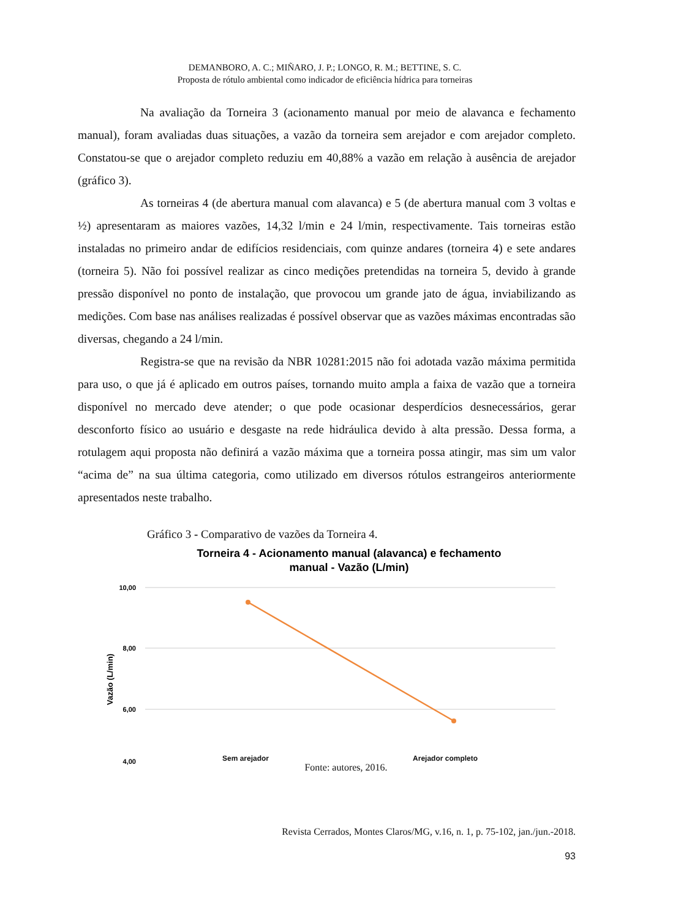DEMANBORO, A. C.; MIÑARO, J. P.; LONGO, R. M.; BETTINE, S. C.
Proposta de rótulo ambiental como indicador de eficiência hídrica para torneiras
Na avaliação da Torneira 3 (acionamento manual por meio de alavanca e fechamento manual), foram avaliadas duas situações, a vazão da torneira sem arejador e com arejador completo. Constatou-se que o arejador completo reduziu em 40,88% a vazão em relação à ausência de arejador (gráfico 3).
As torneiras 4 (de abertura manual com alavanca) e 5 (de abertura manual com 3 voltas e ½) apresentaram as maiores vazões, 14,32 l/min e 24 l/min, respectivamente. Tais torneiras estão instaladas no primeiro andar de edifícios residenciais, com quinze andares (torneira 4) e sete andares (torneira 5). Não foi possível realizar as cinco medições pretendidas na torneira 5, devido à grande pressão disponível no ponto de instalação, que provocou um grande jato de água, inviabilizando as medições. Com base nas análises realizadas é possível observar que as vazões máximas encontradas são diversas, chegando a 24 l/min.
Registra-se que na revisão da NBR 10281:2015 não foi adotada vazão máxima permitida para uso, o que já é aplicado em outros países, tornando muito ampla a faixa de vazão que a torneira disponível no mercado deve atender; o que pode ocasionar desperdícios desnecessários, gerar desconforto físico ao usuário e desgaste na rede hidráulica devido à alta pressão. Dessa forma, a rotulagem aqui proposta não definirá a vazão máxima que a torneira possa atingir, mas sim um valor “acima de” na sua última categoria, como utilizado em diversos rótulos estrangeiros anteriormente apresentados neste trabalho.
Gráfico 3 - Comparativo de vazões da Torneira 4.
Torneira 4 - Acionamento manual (alavanca) e fechamento
manual - Vazão (L/min)
10,00
8,00
6,00
4,00
Vazão (L/min)
Sem arejador Arejador completo
Fonte: autores, 2016.
Revista Cerrados, Montes Claros/MG, v.16, n. 1, p. 75-102, jan./jun.-2018.
93